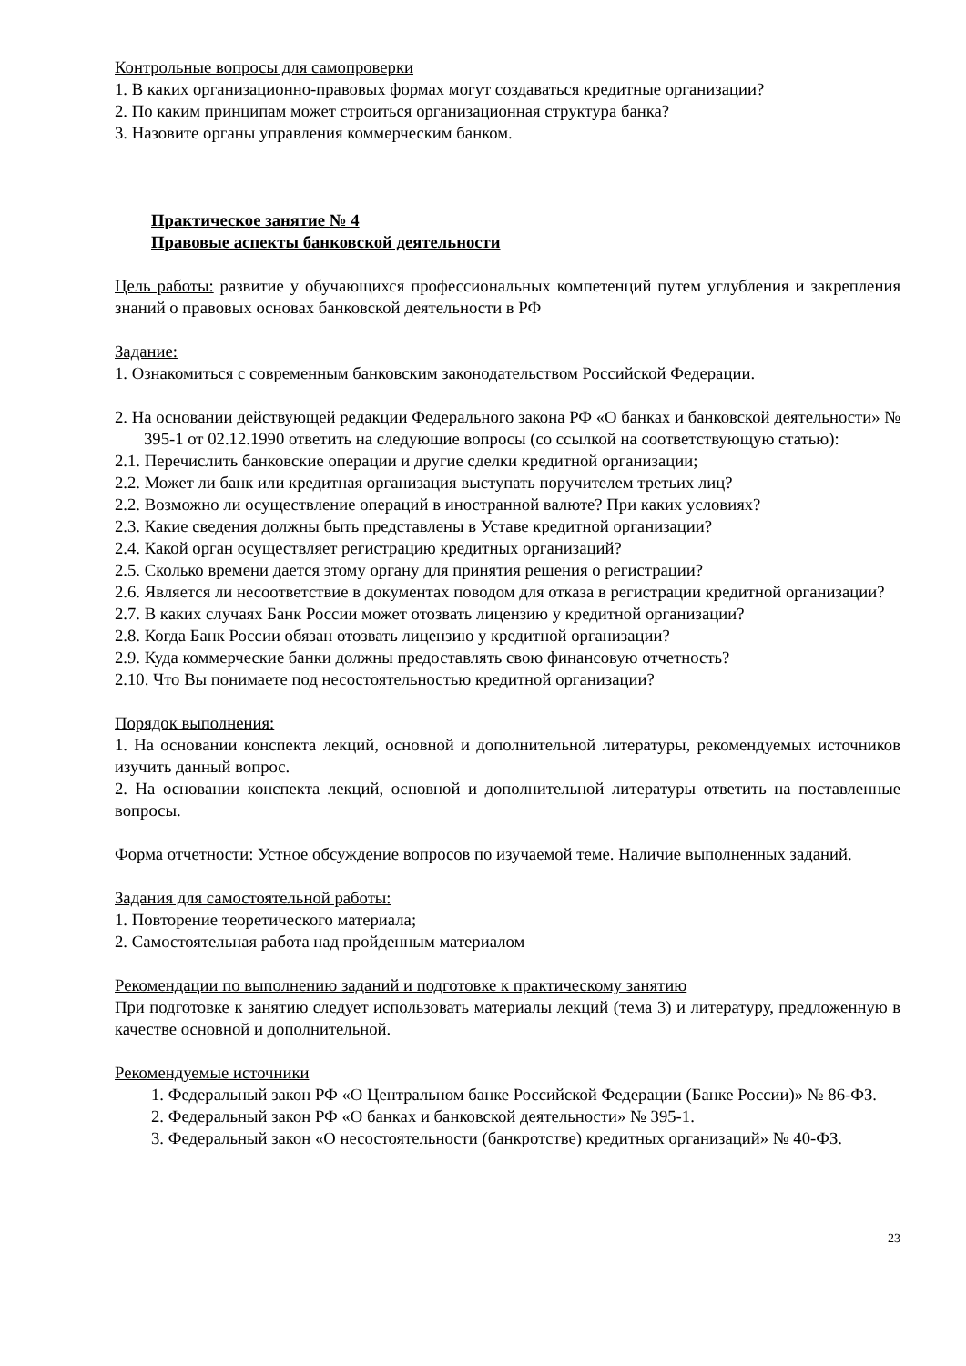Контрольные вопросы для самопроверки
1. В каких организационно-правовых формах могут создаваться кредитные организации?
2. По каким принципам может строиться организационная структура банка?
3. Назовите органы управления коммерческим банком.
Практическое занятие № 4
Правовые аспекты банковской деятельности
Цель работы: развитие у обучающихся профессиональных компетенций путем углубления и закрепления знаний о правовых основах банковской деятельности в РФ
Задание:
1. Ознакомиться с современным банковским законодательством Российской Федерации.
2. На основании действующей редакции Федерального закона РФ «О банках и банковской деятельности» № 395-1 от 02.12.1990 ответить на следующие вопросы (со ссылкой на соответствующую статью):
2.1. Перечислить банковские операции и другие сделки кредитной организации;
2.2. Может ли банк или кредитная организация выступать поручителем третьих лиц?
2.2. Возможно ли осуществление операций в иностранной валюте? При каких условиях?
2.3. Какие сведения должны быть представлены в Уставе кредитной организации?
2.4. Какой орган осуществляет регистрацию кредитных организаций?
2.5. Сколько времени дается этому органу для принятия решения о регистрации?
2.6. Является ли несоответствие в документах поводом для отказа в регистрации кредитной организации?
2.7. В каких случаях Банк России может отозвать лицензию у кредитной организации?
2.8. Когда Банк России обязан отозвать лицензию у кредитной организации?
2.9. Куда коммерческие банки должны предоставлять свою финансовую отчетность?
2.10. Что Вы понимаете под несостоятельностью кредитной организации?
Порядок выполнения:
1. На основании конспекта лекций, основной и дополнительной литературы, рекомендуемых источников изучить данный вопрос.
2. На основании конспекта лекций, основной и дополнительной литературы ответить на поставленные вопросы.
Форма отчетности: Устное обсуждение вопросов по изучаемой теме. Наличие выполненных заданий.
Задания для самостоятельной работы:
1. Повторение теоретического материала;
2. Самостоятельная работа над пройденным материалом
Рекомендации по выполнению заданий и подготовке к практическому занятию
При подготовке к занятию следует использовать материалы лекций (тема 3) и литературу, предложенную в качестве основной и дополнительной.
Рекомендуемые источники
1. Федеральный закон РФ «О Центральном банке Российской Федерации (Банке России)» № 86-ФЗ.
2. Федеральный закон РФ «О банках и банковской деятельности» № 395-1.
3. Федеральный закон «О несостоятельности (банкротстве) кредитных организаций» № 40-ФЗ.
23